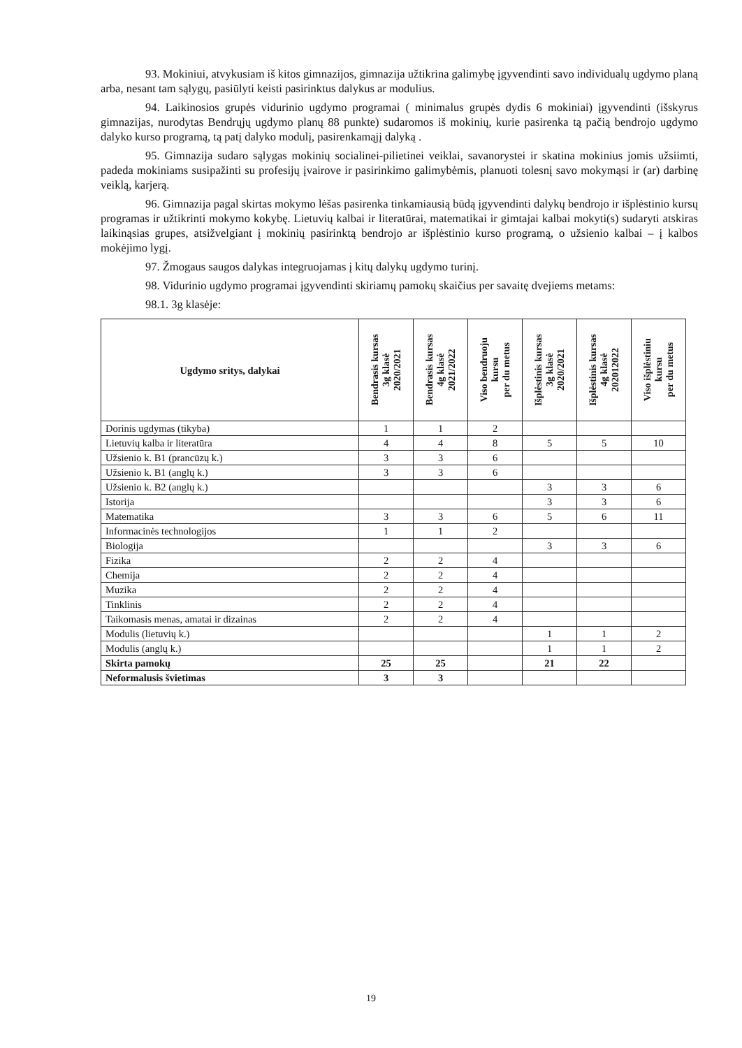93. Mokiniui, atvykusiam iš kitos gimnazijos, gimnazija užtikrina galimybę įgyvendinti savo individualų ugdymo planą arba, nesant tam sąlygų, pasiūlyti keisti pasirinktus dalykus ar modulius.
94. Laikinosios grupės vidurinio ugdymo programai ( minimalus grupės dydis 6 mokiniai) įgyvendinti (išskyrus gimnazijas, nurodytas Bendrųjų ugdymo planų 88 punkte) sudaromos iš mokinių, kurie pasirenka tą pačią bendrojo ugdymo dalyko kurso programą, tą patį dalyko modulį, pasirenkamąjį dalyką .
95. Gimnazija sudaro sąlygas mokinių socialinei-pilietinei veiklai, savanorystei ir skatina mokinius jomis užsiimti, padeda mokiniams susipažinti su profesijų įvairove ir pasirinkimo galimybėmis, planuoti tolesnį savo mokymąsi ir (ar) darbinę veiklą, karjerą.
96. Gimnazija pagal skirtas mokymo lėšas pasirenka tinkamiausią būdą įgyvendinti dalykų bendrojo ir išplėstinio kursų programas ir užtikrinti mokymo kokybę. Lietuvių kalbai ir literatūrai, matematikai ir gimtajai kalbai mokyti(s) sudaryti atskiras laikinąsias grupes, atsižvelgiant į mokinių pasirinktą bendrojo ar išplėstinio kurso programą, o užsienio kalbai – į kalbos mokėjimo lygį.
97. Žmogaus saugos dalykas integruojamas į kitų dalykų ugdymo turinį.
98. Vidurinio ugdymo programai įgyvendinti skiriamų pamokų skaičius per savaitę dvejiems metams:
98.1. 3g klasėje:
| Ugdymo sritys, dalykai | Bendrasis kursas 3g klasė 2020/2021 | Bendrasis kursas 4g klasė 2021/2022 | Viso bendruoju kursu per du metus | Išplėstinis kursas 3g klasė 2020/2021 | Išplėstinis kursas 4g klasė 202012022 | Viso išplėstiniu kursu per du metus |
| --- | --- | --- | --- | --- | --- | --- |
| Dorinis ugdymas (tikyba) | 1 | 1 | 2 | | | |
| Lietuvių kalba ir literatūra | 4 | 4 | 8 | 5 | 5 | 10 |
| Užsienio k. B1 (prancūzų k.) | 3 | 3 | 6 | | | |
| Užsienio k. B1 (anglų k.) | 3 | 3 | 6 | | | |
| Užsienio k. B2 (anglų k.) | | | | 3 | 3 | 6 |
| Istorija | | | | 3 | 3 | 6 |
| Matematika | 3 | 3 | 6 | 5 | 6 | 11 |
| Informacinės technologijos | 1 | 1 | 2 | | | |
| Biologija | | | | 3 | 3 | 6 |
| Fizika | 2 | 2 | 4 | | | |
| Chemija | 2 | 2 | 4 | | | |
| Muzika | 2 | 2 | 4 | | | |
| Tinklinis | 2 | 2 | 4 | | | |
| Taikomasis menas, amatai ir dizainas | 2 | 2 | 4 | | | |
| Modulis (lietuvių k.) | | | | 1 | 1 | 2 |
| Modulis (anglų k.) | | | | 1 | 1 | 2 |
| Skirta pamokų | 25 | 25 | | 21 | 22 | |
| Neformalusis švietimas | 3 | 3 | | | | |
19